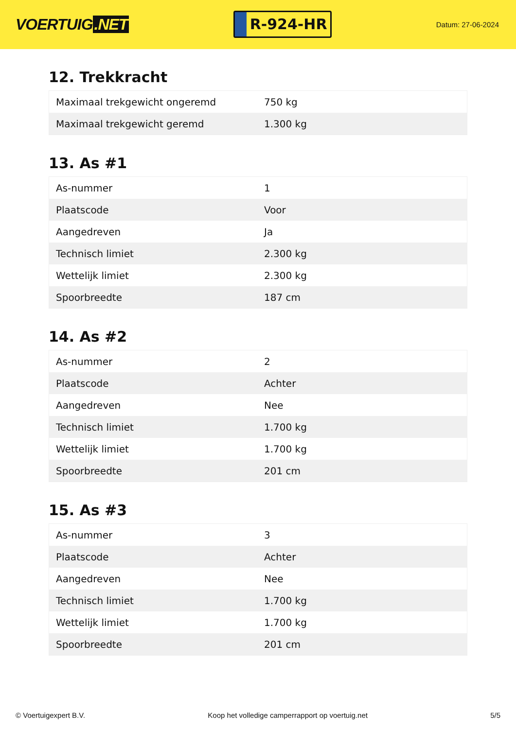VOERTUIG.NET
R-924-HR
Datum: 27-06-2024
12. Trekkracht
| Maximaal trekgewicht ongeremd | 750 kg |
| Maximaal trekgewicht geremd | 1.300 kg |
13. As #1
| As-nummer | 1 |
| Plaatscode | Voor |
| Aangedreven | Ja |
| Technisch limiet | 2.300 kg |
| Wettelijk limiet | 2.300 kg |
| Spoorbreedte | 187 cm |
14. As #2
| As-nummer | 2 |
| Plaatscode | Achter |
| Aangedreven | Nee |
| Technisch limiet | 1.700 kg |
| Wettelijk limiet | 1.700 kg |
| Spoorbreedte | 201 cm |
15. As #3
| As-nummer | 3 |
| Plaatscode | Achter |
| Aangedreven | Nee |
| Technisch limiet | 1.700 kg |
| Wettelijk limiet | 1.700 kg |
| Spoorbreedte | 201 cm |
© Voertuigexpert B.V. Koop het volledige camperrapport op voertuig.net 5/5